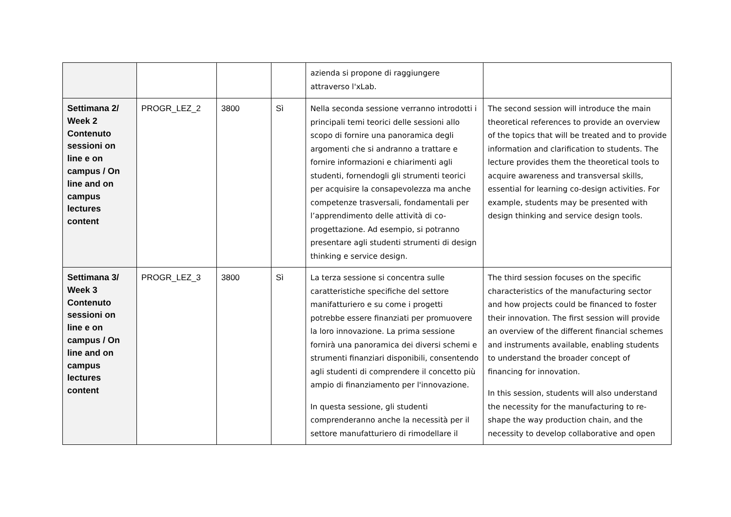| | | | | azienda si propone di raggiungere attraverso l'xLab. | |
| Settimana 2/ Week 2 Contenuto sessioni on line e on campus / On line and on campus lectures content | PROGR_LEZ_2 | 3800 | Sì | Nella seconda sessione verranno introdotti i principali temi teorici delle sessioni allo scopo di fornire una panoramica degli argomenti che si andranno a trattare e fornire informazioni e chiarimenti agli studenti, fornendogli gli strumenti teorici per acquisire la consapevolezza ma anche competenze trasversali, fondamentali per l’apprendimento delle attività di co-progettazione. Ad esempio, si potranno presentare agli studenti strumenti di design thinking e service design. | The second session will introduce the main theoretical references to provide an overview of the topics that will be treated and to provide information and clarification to students. The lecture provides them the theoretical tools to acquire awareness and transversal skills, essential for learning co-design activities. For example, students may be presented with design thinking and service design tools. |
| Settimana 3/ Week 3 Contenuto sessioni on line e on campus / On line and on campus lectures content | PROGR_LEZ_3 | 3800 | Sì | La terza sessione si concentra sulle caratteristiche specifiche del settore manifatturiero e su come i progetti potrebbe essere finanziati per promuovere la loro innovazione. La prima sessione fornirà una panoramica dei diversi schemi e strumenti finanziari disponibili, consentendo agli studenti di comprendere il concetto più ampio di finanziamento per l'innovazione. In questa sessione, gli studenti comprenderanno anche la necessità per il settore manufatturiero di rimodellare il | The third session focuses on the specific characteristics of the manufacturing sector and how projects could be financed to foster their innovation. The first session will provide an overview of the different financial schemes and instruments available, enabling students to understand the broader concept of financing for innovation. In this session, students will also understand the necessity for the manufacturing to re-shape the way production chain, and the necessity to develop collaborative and open |